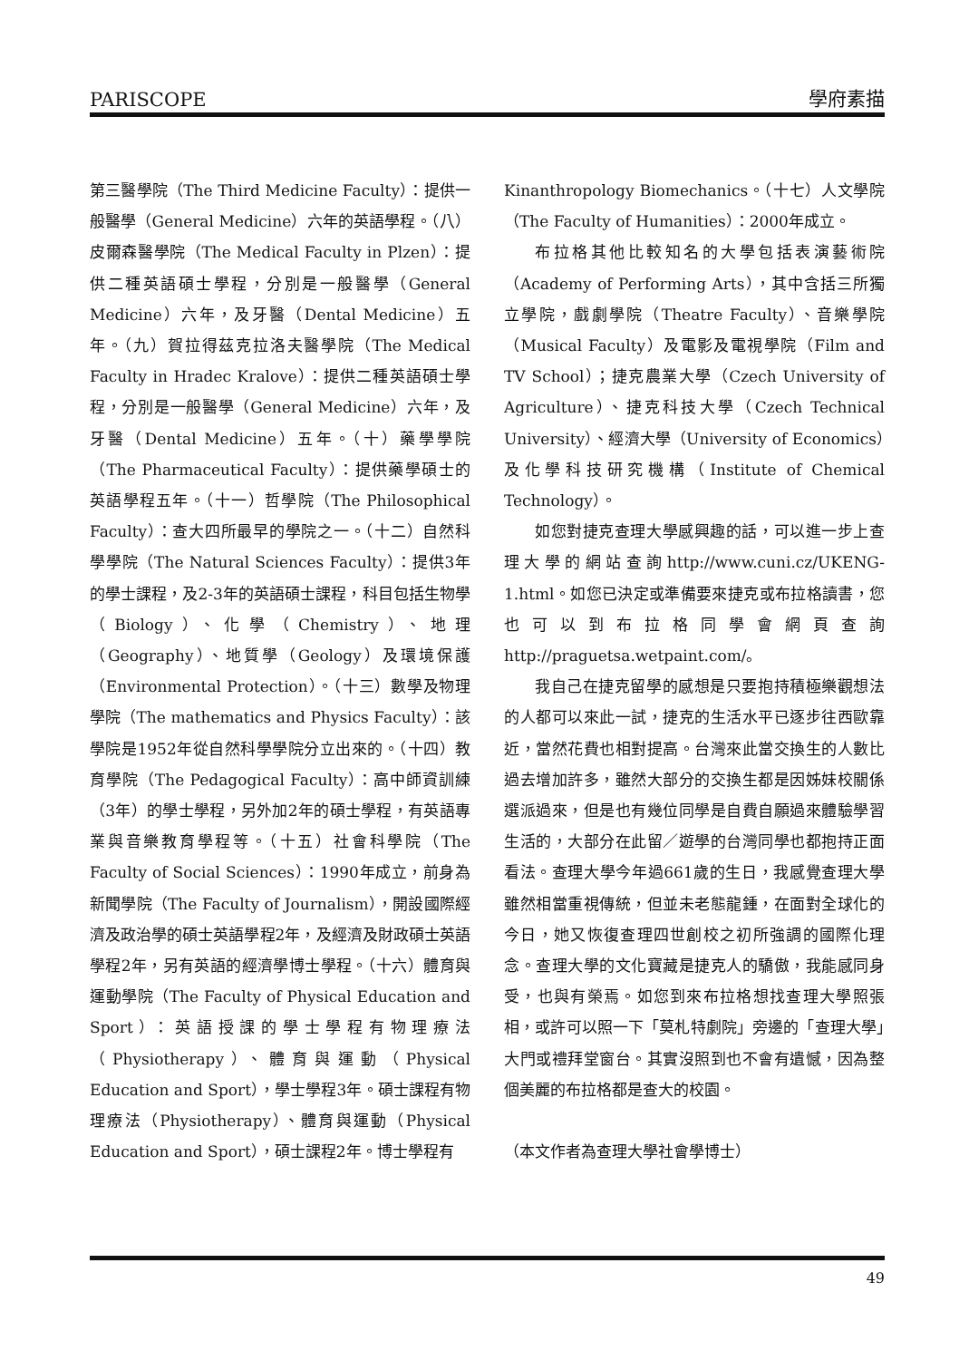PARISCOPE 學府素描
第三醫學院（The Third Medicine Faculty）：提供一般醫學（General Medicine）六年的英語學程。（八）皮爾森醫學院（The Medical Faculty in Plzen）：提供二種英語碩士學程，分別是一般醫學（General Medicine）六年，及牙醫（Dental Medicine）五年。（九）賀拉得茲克拉洛夫醫學院（The Medical Faculty in Hradec Kralove）：提供二種英語碩士學程，分別是一般醫學（General Medicine）六年，及牙醫（Dental Medicine）五年。（十）藥學學院（The Pharmaceutical Faculty）：提供藥學碩士的英語學程五年。（十一）哲學院（The Philosophical Faculty）：查大四所最早的學院之一。（十二）自然科學學院（The Natural Sciences Faculty）：提供3年的學士課程，及2-3年的英語碩士課程，科目包括生物學（Biology）、化學（Chemistry）、地理（Geography）、地質學（Geology）及環境保護（Environmental Protection）。（十三）數學及物理學院（The mathematics and Physics Faculty）：該學院是1952年從自然科學學院分立出來的。（十四）教育學院（The Pedagogical Faculty）：高中師資訓練（3年）的學士學程，另外加2年的碩士學程，有英語專業與音樂教育學程等。（十五）社會科學院（The Faculty of Social Sciences）：1990年成立，前身為新聞學院（The Faculty of Journalism），開設國際經濟及政治學的碩士英語學程2年，及經濟及財政碩士英語學程2年，另有英語的經濟學博士學程。（十六）體育與運動學院（The Faculty of Physical Education and Sport）：英語授課的學士學程有物理療法（Physiotherapy）、體育與運動（Physical Education and Sport），學士學程3年。碩士課程有物理療法（Physiotherapy）、體育與運動（Physical Education and Sport），碩士課程2年。博士學程有
Kinanthropology Biomechanics。（十七）人文學院（The Faculty of Humanities）：2000年成立。
布拉格其他比較知名的大學包括表演藝術院（Academy of Performing Arts），其中含括三所獨立學院，戲劇學院（Theatre Faculty）、音樂學院（Musical Faculty）及電影及電視學院（Film and TV School）；捷克農業大學（Czech University of Agriculture）、捷克科技大學（Czech Technical University）、經濟大學（University of Economics）及化學科技研究機構（Institute of Chemical Technology）。
如您對捷克查理大學感興趣的話，可以進一步上查理大學的網站查詢http://www.cuni.cz/UKENG-1.html。如您已決定或準備要來捷克或布拉格讀書，您也可以到布拉格同學會網頁查詢http://praguetsa.wetpaint.com/。
我自己在捷克留學的感想是只要抱持積極樂觀想法的人都可以來此一試，捷克的生活水平已逐步往西歐靠近，當然花費也相對提高。台灣來此當交換生的人數比過去增加許多，雖然大部分的交換生都是因姊妹校關係選派過來，但是也有幾位同學是自費自願過來體驗學習生活的，大部分在此留／遊學的台灣同學也都抱持正面看法。查理大學今年過661歲的生日，我感覺查理大學雖然相當重視傳統，但並未老態龍鍾，在面對全球化的今日，她又恢復查理四世創校之初所強調的國際化理念。查理大學的文化寶藏是捷克人的驕傲，我能感同身受，也與有榮焉。如您到來布拉格想找查理大學照張相，或許可以照一下「莫札特劇院」旁邊的「查理大學」大門或禮拜堂窗台。其實沒照到也不會有遺憾，因為整個美麗的布拉格都是查大的校園。
（本文作者為查理大學社會學博士）
49